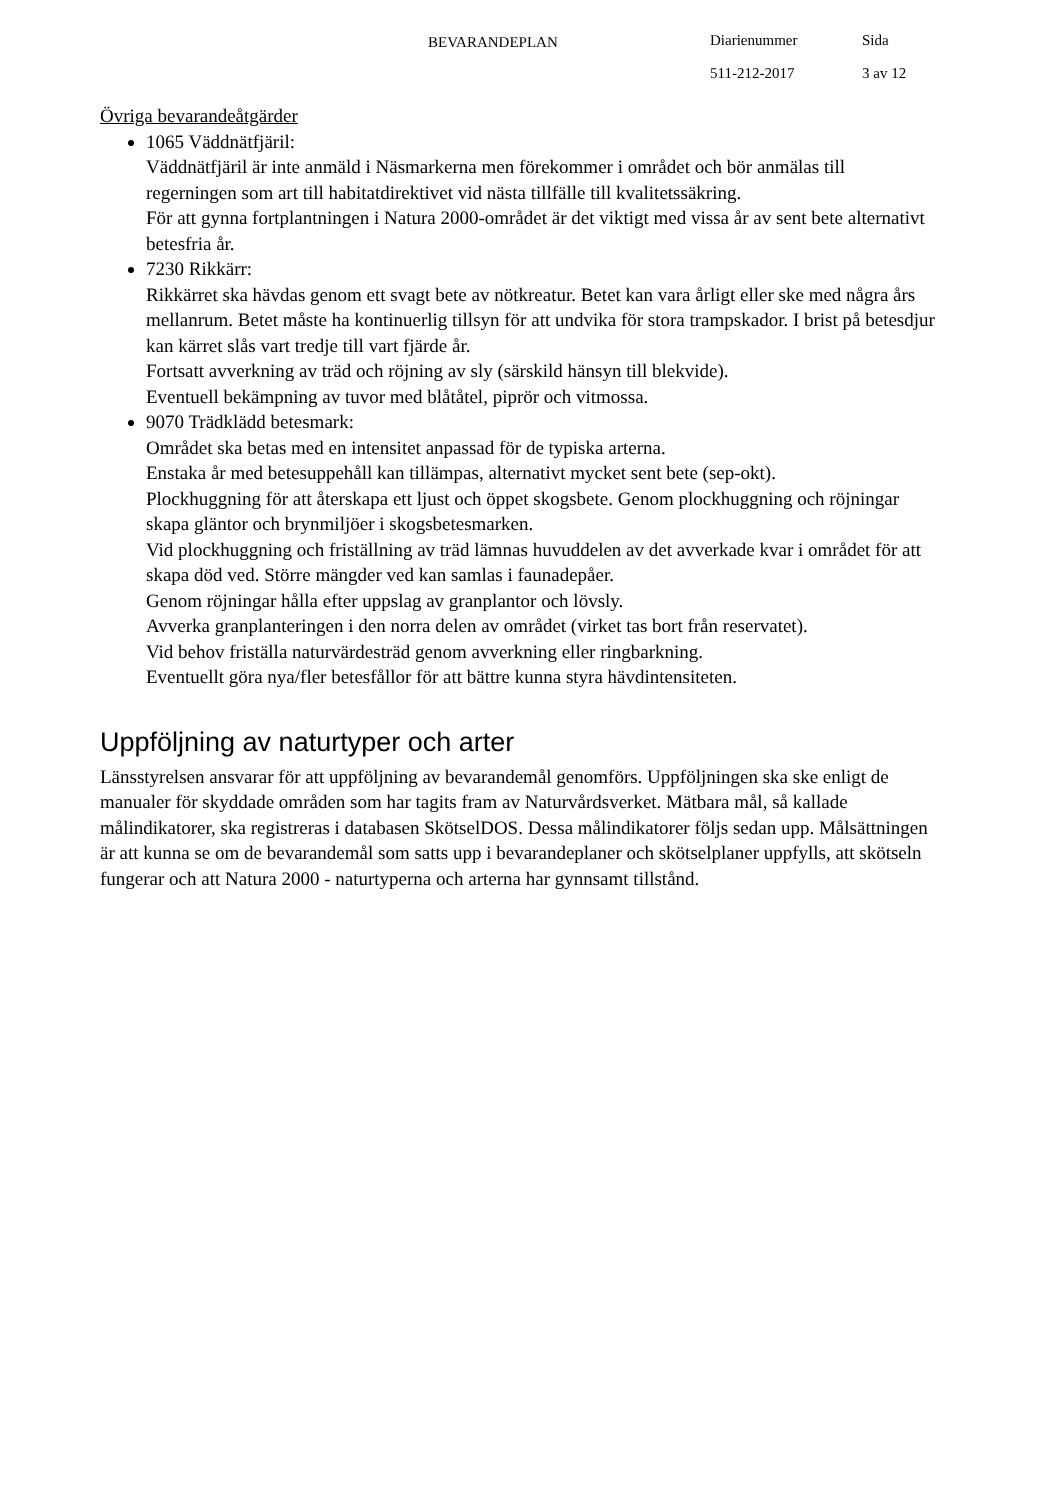BEVARANDEPLAN
Diarienummer
511-212-2017
Sida
3 av 12
Övriga bevarandeåtgärder
1065 Väddnätfjäril:
Väddnätfjäril är inte anmäld i Näsmarkerna men förekommer i området och bör anmälas till regerningen som art till habitatdirektivet vid nästa tillfälle till kvalitetssäkring.
För att gynna fortplantningen i Natura 2000-området är det viktigt med vissa år av sent bete alternativt betesfria år.
7230 Rikkärr:
Rikkärret ska hävdas genom ett svagt bete av nötkreatur. Betet kan vara årligt eller ske med några års mellanrum. Betet måste ha kontinuerlig tillsyn för att undvika för stora trampskador. I brist på betesdjur kan kärret slås vart tredje till vart fjärde år.
Fortsatt avverkning av träd och röjning av sly (särskild hänsyn till blekvide).
Eventuell bekämpning av tuvor med blåtåtel, piprör och vitmossa.
9070 Trädklädd betesmark:
Området ska betas med en intensitet anpassad för de typiska arterna.
Enstaka år med betesuppehåll kan tillämpas, alternativt mycket sent bete (sep-okt).
Plockhuggning för att återskapa ett ljust och öppet skogsbete. Genom plockhuggning och röjningar skapa gläntor och brynmiljöer i skogsbetesmarken.
Vid plockhuggning och friställning av träd lämnas huvuddelen av det avverkade kvar i området för att skapa död ved. Större mängder ved kan samlas i faunadepåer.
Genom röjningar hålla efter uppslag av granplantor och lövsly.
Avverka granplanteringen i den norra delen av området (virket tas bort från reservatet).
Vid behov friställa naturvärdesträd genom avverkning eller ringbarkning.
Eventuellt göra nya/fler betesfållor för att bättre kunna styra hävdintensiteten.
Uppföljning av naturtyper och arter
Länsstyrelsen ansvarar för att uppföljning av bevarandemål genomförs. Uppföljningen ska ske enligt de manualer för skyddade områden som har tagits fram av Naturvårdsverket. Mätbara mål, så kallade målindikatorer, ska registreras i databasen SkötselDOS. Dessa målindikatorer följs sedan upp. Målsättningen är att kunna se om de bevarandemål som satts upp i bevarandeplaner och skötselplaner uppfylls, att skötseln fungerar och att Natura 2000 - naturtyperna och arterna har gynnsamt tillstånd.